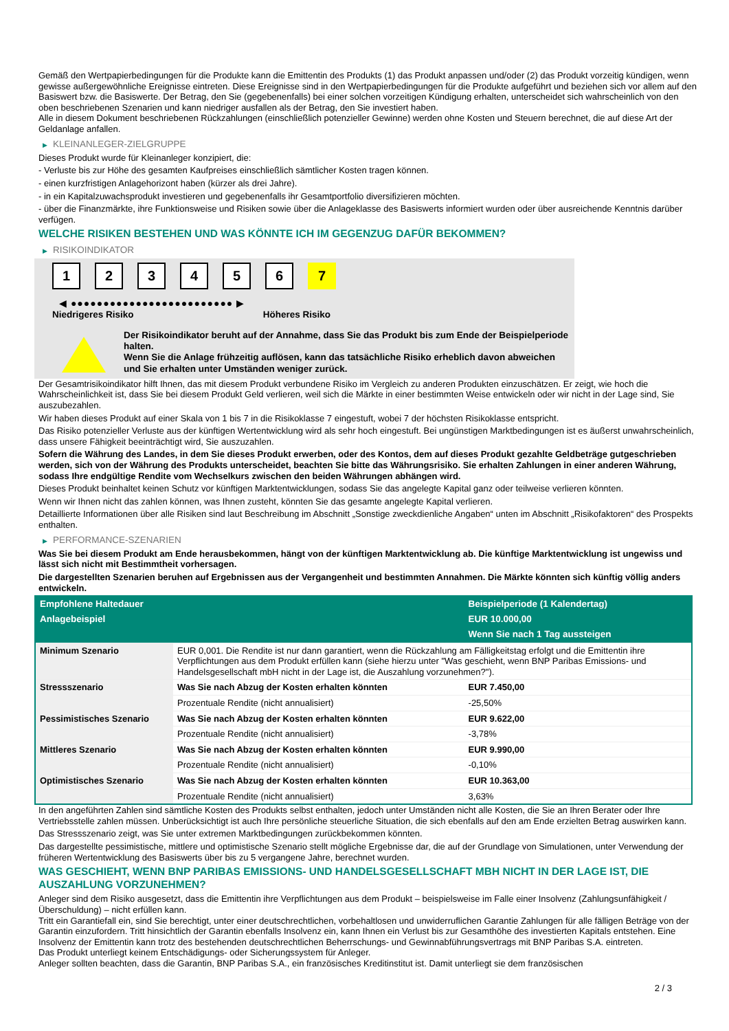Gemäß den Wertpapierbedingungen für die Produkte kann die Emittentin des Produkts (1) das Produkt anpassen und/oder (2) das Produkt vorzeitig kündigen, wenn gewisse außergewöhnliche Ereignisse eintreten. Diese Ereignisse sind in den Wertpapierbedingungen für die Produkte aufgeführt und beziehen sich vor allem auf den Basiswert bzw. die Basiswerte. Der Betrag, den Sie (gegebenenfalls) bei einer solchen vorzeitigen Kündigung erhalten, unterscheidet sich wahrscheinlich von den oben beschriebenen Szenarien und kann niedriger ausfallen als der Betrag, den Sie investiert haben.
Alle in diesem Dokument beschriebenen Rückzahlungen (einschließlich potenzieller Gewinne) werden ohne Kosten und Steuern berechnet, die auf diese Art der Geldanlage anfallen.
▶ KLEINANLEGER-ZIELGRUPPE
Dieses Produkt wurde für Kleinanleger konzipiert, die:
- Verluste bis zur Höhe des gesamten Kaufpreises einschließlich sämtlicher Kosten tragen können.
- einen kurzfristigen Anlagehorizont haben (kürzer als drei Jahre).
- in ein Kapitalzuwachsprodukt investieren und gegebenenfalls ihr Gesamtportfolio diversifizieren möchten.
- über die Finanzmärkte, ihre Funktionsweise und Risiken sowie über die Anlageklasse des Basiswerts informiert wurden oder über ausreichende Kenntnis darüber verfügen.
WELCHE RISIKEN BESTEHEN UND WAS KÖNNTE ICH IM GEGENZUG DAFÜR BEKOMMEN?
▶ RISIKOINDIKATOR
1 2 3 4 5 6 7
◀ ●●●●●●●●●●●●●●●●●●●●●●●●● ▶
Niedrigeres Risiko Höheres Risiko
Der Risikoindikator beruht auf der Annahme, dass Sie das Produkt bis zum Ende der Beispielperiode halten.
Wenn Sie die Anlage frühzeitig auflösen, kann das tatsächliche Risiko erheblich davon abweichen und Sie erhalten unter Umständen weniger zurück.
Der Gesamtrisikoindikator hilft Ihnen, das mit diesem Produkt verbundene Risiko im Vergleich zu anderen Produkten einzuschätzen. Er zeigt, wie hoch die Wahrscheinlichkeit ist, dass Sie bei diesem Produkt Geld verlieren, weil sich die Märkte in einer bestimmten Weise entwickeln oder wir nicht in der Lage sind, Sie auszubezahlen.
Wir haben dieses Produkt auf einer Skala von 1 bis 7 in die Risikoklasse 7 eingestuft, wobei 7 der höchsten Risikoklasse entspricht.
Das Risiko potenzieller Verluste aus der künftigen Wertentwicklung wird als sehr hoch eingestuft. Bei ungünstigen Marktbedingungen ist es äußerst unwahrscheinlich, dass unsere Fähigkeit beeinträchtigt wird, Sie auszuzahlen.
Sofern die Währung des Landes, in dem Sie dieses Produkt erwerben, oder des Kontos, dem auf dieses Produkt gezahlte Geldbeträge gutgeschrieben werden, sich von der Währung des Produkts unterscheidet, beachten Sie bitte das Währungsrisiko. Sie erhalten Zahlungen in einer anderen Währung, sodass Ihre endgültige Rendite vom Wechselkurs zwischen den beiden Währungen abhängen wird.
Dieses Produkt beinhaltet keinen Schutz vor künftigen Marktentwicklungen, sodass Sie das angelegte Kapital ganz oder teilweise verlieren könnten.
Wenn wir Ihnen nicht das zahlen können, was Ihnen zusteht, könnten Sie das gesamte angelegte Kapital verlieren.
Detaillierte Informationen über alle Risiken sind laut Beschreibung im Abschnitt „Sonstige zweckdienliche Angaben“ unten im Abschnitt „Risikofaktoren“ des Prospekts enthalten.
▶ PERFORMANCE-SZENARIEN
Was Sie bei diesem Produkt am Ende herausbekommen, hängt von der künftigen Marktentwicklung ab. Die künftige Marktentwicklung ist ungewiss und lässt sich nicht mit Bestimmtheit vorhersagen.
Die dargestellten Szenarien beruhen auf Ergebnissen aus der Vergangenheit und bestimmten Annahmen. Die Märkte könnten sich künftig völlig anders entwickeln.
| Empfohlene Haltedauer | | Beispielperiode (1 Kalendertag) |
| --- | --- | --- |
| Anlagebeispiel | | EUR 10.000,00 |
| | | Wenn Sie nach 1 Tag aussteigen |
| Minimum Szenario | EUR 0,001. Die Rendite ist nur dann garantiert, wenn die Rückzahlung am Fälligkeitstag erfolgt und die Emittentin ihre Verpflichtungen aus dem Produkt erfüllen kann (siehe hierzu unter "Was geschieht, wenn BNP Paribas Emissions- und Handelsgesellschaft mbH nicht in der Lage ist, die Auszahlung vorzunehmen?"). | |
| Stressszenario | Was Sie nach Abzug der Kosten erhalten könnten | EUR 7.450,00 |
| | Prozentuale Rendite (nicht annualisiert) | -25,50% |
| Pessimistisches Szenario | Was Sie nach Abzug der Kosten erhalten könnten | EUR 9.622,00 |
| | Prozentuale Rendite (nicht annualisiert) | -3,78% |
| Mittleres Szenario | Was Sie nach Abzug der Kosten erhalten könnten | EUR 9.990,00 |
| | Prozentuale Rendite (nicht annualisiert) | -0,10% |
| Optimistisches Szenario | Was Sie nach Abzug der Kosten erhalten könnten | EUR 10.363,00 |
| | Prozentuale Rendite (nicht annualisiert) | 3,63% |
In den angeführten Zahlen sind sämtliche Kosten des Produkts selbst enthalten, jedoch unter Umständen nicht alle Kosten, die Sie an Ihren Berater oder Ihre Vertriebsstelle zahlen müssen. Unberücksichtigt ist auch Ihre persönliche steuerliche Situation, die sich ebenfalls auf den am Ende erzielten Betrag auswirken kann.
Das Stressszenario zeigt, was Sie unter extremen Marktbedingungen zurückbekommen könnten.
Das dargestellte pessimistische, mittlere und optimistische Szenario stellt mögliche Ergebnisse dar, die auf der Grundlage von Simulationen, unter Verwendung der früheren Wertentwicklung des Basiswerts über bis zu 5 vergangene Jahre, berechnet wurden.
WAS GESCHIEHT, WENN BNP PARIBAS EMISSIONS- UND HANDELSGESELLSCHAFT MBH NICHT IN DER LAGE IST, DIE AUSZAHLUNG VORZUNEHMEN?
Anleger sind dem Risiko ausgesetzt, dass die Emittentin ihre Verpflichtungen aus dem Produkt – beispielsweise im Falle einer Insolvenz (Zahlungsunfähigkeit / Überschuldung) – nicht erfüllen kann.
Tritt ein Garantiefall ein, sind Sie berechtigt, unter einer deutschrechtlichen, vorbehaltlosen und unwiderruflichen Garantie Zahlungen für alle fälligen Beträge von der Garantin einzufordern. Tritt hinsichtlich der Garantin ebenfalls Insolvenz ein, kann Ihnen ein Verlust bis zur Gesamthöhe des investierten Kapitals entstehen. Eine Insolvenz der Emittentin kann trotz des bestehenden deutschrechtlichen Beherrschungs- und Gewinnabführungsvertrags mit BNP Paribas S.A. eintreten.
Das Produkt unterliegt keinem Entschädigungs- oder Sicherungssystem für Anleger.
Anleger sollten beachten, dass die Garantin, BNP Paribas S.A., ein französisches Kreditinstitut ist. Damit unterliegt sie dem französischen
2 / 3